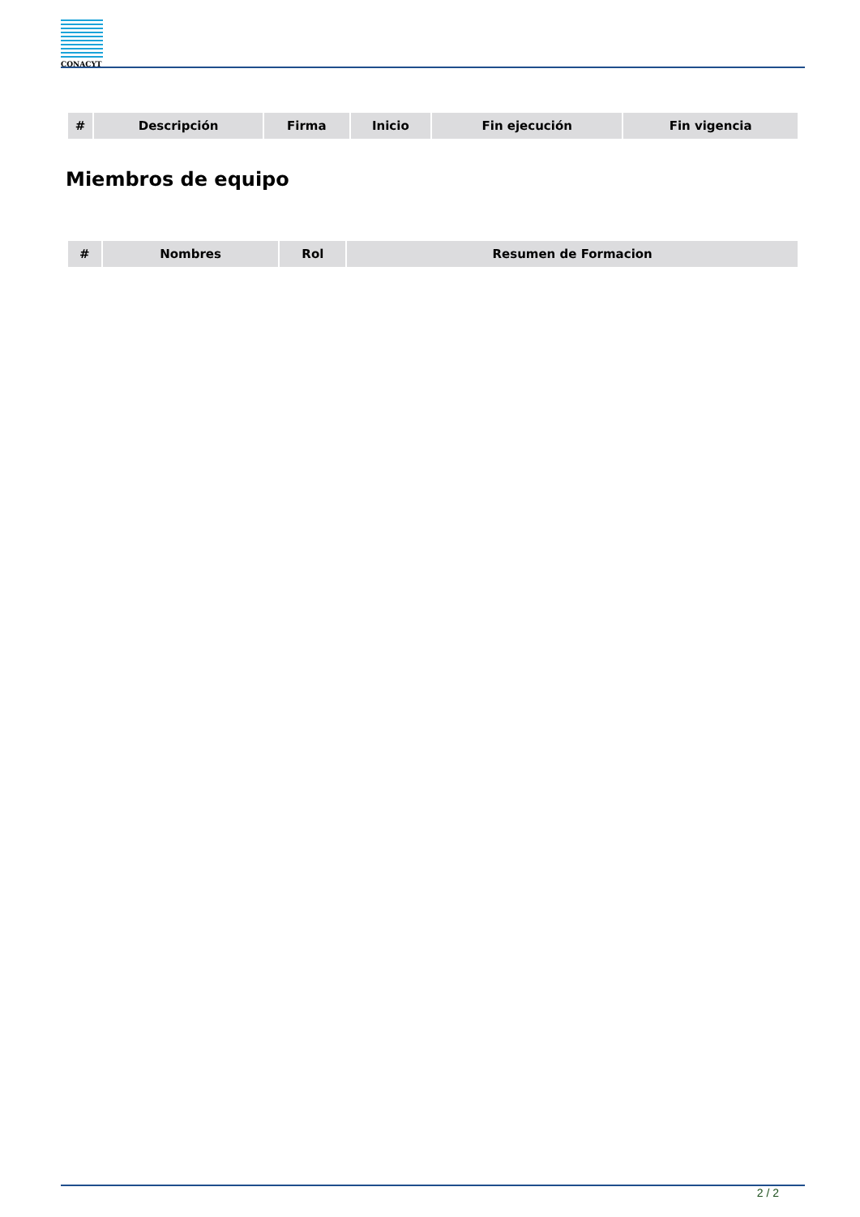CONACYT
| # | Descripción | Firma | Inicio | Fin ejecución | Fin vigencia |
| --- | --- | --- | --- | --- | --- |
Miembros de equipo
| # | Nombres | Rol | Resumen de Formacion |
| --- | --- | --- | --- |
2 / 2